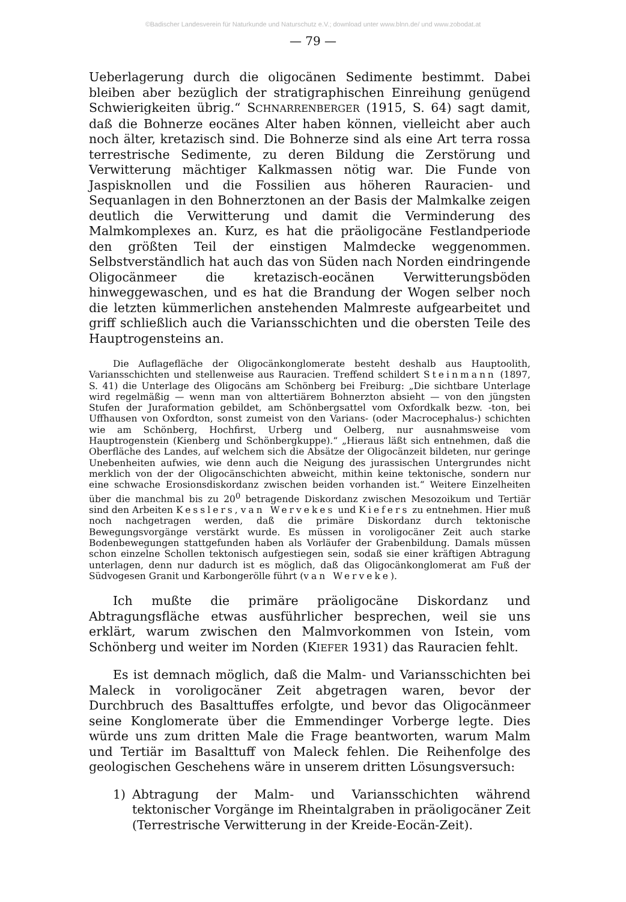©Badischer Landesverein für Naturkunde und Naturschutz e.V.; download unter www.blnn.de/ und www.zobodat.at
— 79 —
Ueberlagerung durch die oligocänen Sedimente bestimmt. Dabei bleiben aber bezüglich der stratigraphischen Einreihung genügend Schwierigkeiten übrig.“ SCHNARRENBERGER (1915, S. 64) sagt damit, daß die Bohnerze eocänes Alter haben können, vielleicht aber auch noch älter, kretazisch sind. Die Bohnerze sind als eine Art terra rossa terrestrische Sedimente, zu deren Bildung die Zerstörung und Verwitterung mächtiger Kalkmassen nötig war. Die Funde von Jaspisknollen und die Fossilien aus höheren Rauracien- und Sequanlagen in den Bohnerztonen an der Basis der Malmkalke zeigen deutlich die Verwitterung und damit die Verminderung des Malmkomplexes an. Kurz, es hat die präoligocäne Festlandperiode den größten Teil der einstigen Malmdecke weggenommen. Selbstverständlich hat auch das von Süden nach Norden eindringende Oligocänmeer die kretazisch-eocänen Verwitterungsböden hinweggewaschen, und es hat die Brandung der Wogen selber noch die letzten kümmerlichen anstehenden Malmreste aufgearbeitet und griff schließlich auch die Variansschichten und die obersten Teile des Hauptrogensteins an.
Die Auflagefläche der Oligocänkonglomerate besteht deshalb aus Hauptoolith, Variansschichten und stellenweise aus Rauracien. Treffend schildert Steinmann (1897, S. 41) die Unterlage des Oligocäns am Schönberg bei Freiburg: „Die sichtbare Unterlage wird regelmäßig — wenn man von alttertiärem Bohnerzton absieht — von den jüngsten Stufen der Juraformation gebildet, am Schönbergsattel vom Oxfordkalk bezw. -ton, bei Uffhausen von Oxfordton, sonst zumeist von den Varians- (oder Macrocephalus-) schichten wie am Schönberg, Hochfirst, Urberg und Oelberg, nur ausnahmsweise vom Hauptrogenstein (Kienberg und Schönbergkuppe).“ „Hieraus läßt sich entnehmen, daß die Oberfläche des Landes, auf welchem sich die Absätze der Oligocänzeit bildeten, nur geringe Unebenheiten aufwies, wie denn auch die Neigung des jurassischen Untergrundes nicht merklich von der der Oligocänschichten abweicht, mithin keine tektonische, sondern nur eine schwache Erosionsdiskordanz zwischen beiden vorhanden ist.“ Weitere Einzelheiten über die manchmal bis zu 20<sup>0</sup> betragende Diskordanz zwischen Mesozoikum und Tertiär sind den Arbeiten Kesslers, van Wervekes und Kiefers zu entnehmen. Hier muß noch nachgetragen werden, daß die primäre Diskordanz durch tektonische Bewegungsvorgänge verstärkt wurde. Es müssen in voroligocäner Zeit auch starke Bodenbewegungen stattgefunden haben als Vorläufer der Grabenbildung. Damals müssen schon einzelne Schollen tektonisch aufgestiegen sein, sodaß sie einer kräftigen Abtragung unterlagen, denn nur dadurch ist es möglich, daß das Oligocänkonglomerat am Fuß der Südvogesen Granit und Karbongerölle führt (van Werveke).
Ich mußte die primäre präoligocäne Diskordanz und Abtragungsfläche etwas ausführlicher besprechen, weil sie uns erklärt, warum zwischen den Malmvorkommen von Istein, vom Schönberg und weiter im Norden (KIEFER 1931) das Rauracien fehlt.
Es ist demnach möglich, daß die Malm- und Variansschichten bei Maleck in voroligocäner Zeit abgetragen waren, bevor der Durchbruch des Basalttuffes erfolgte, und bevor das Oligocänmeer seine Konglomerate über die Emmendinger Vorberge legte. Dies würde uns zum dritten Male die Frage beantworten, warum Malm und Tertiär im Basalttuff von Maleck fehlen. Die Reihenfolge des geologischen Geschehens wäre in unserem dritten Lösungsversuch:
1) Abtragung der Malm- und Variansschichten während tektonischer Vorgänge im Rheintalgraben in präoligocäner Zeit (Terrestrische Verwitterung in der Kreide-Eocän-Zeit).